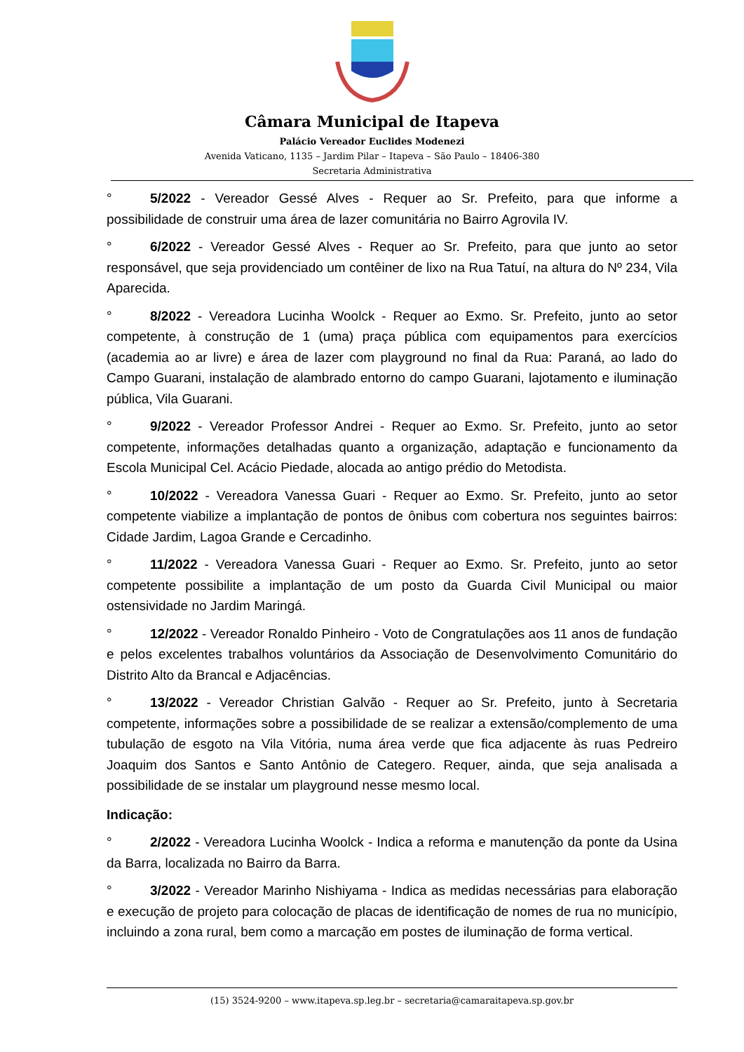Câmara Municipal de Itapeva
Palácio Vereador Euclides Modenezi
Avenida Vaticano, 1135 – Jardim Pilar – Itapeva – São Paulo – 18406-380
Secretaria Administrativa
° 5/2022 - Vereador Gessé Alves - Requer ao Sr. Prefeito, para que informe a possibilidade de construir uma área de lazer comunitária no Bairro Agrovila IV.
° 6/2022 - Vereador Gessé Alves - Requer ao Sr. Prefeito, para que junto ao setor responsável, que seja providenciado um contêiner de lixo na Rua Tatuí, na altura do Nº 234, Vila Aparecida.
° 8/2022 - Vereadora Lucinha Woolck - Requer ao Exmo. Sr. Prefeito, junto ao setor competente, à construção de 1 (uma) praça pública com equipamentos para exercícios (academia ao ar livre) e área de lazer com playground no final da Rua: Paraná, ao lado do Campo Guarani, instalação de alambrado entorno do campo Guarani, lajotamento e iluminação pública, Vila Guarani.
° 9/2022 - Vereador Professor Andrei - Requer ao Exmo. Sr. Prefeito, junto ao setor competente, informações detalhadas quanto a organização, adaptação e funcionamento da Escola Municipal Cel. Acácio Piedade, alocada ao antigo prédio do Metodista.
° 10/2022 - Vereadora Vanessa Guari - Requer ao Exmo. Sr. Prefeito, junto ao setor competente viabilize a implantação de pontos de ônibus com cobertura nos seguintes bairros: Cidade Jardim, Lagoa Grande e Cercadinho.
° 11/2022 - Vereadora Vanessa Guari - Requer ao Exmo. Sr. Prefeito, junto ao setor competente possibilite a implantação de um posto da Guarda Civil Municipal ou maior ostensividade no Jardim Maringá.
° 12/2022 - Vereador Ronaldo Pinheiro - Voto de Congratulações aos 11 anos de fundação e pelos excelentes trabalhos voluntários da Associação de Desenvolvimento Comunitário do Distrito Alto da Brancal e Adjacências.
° 13/2022 - Vereador Christian Galvão - Requer ao Sr. Prefeito, junto à Secretaria competente, informações sobre a possibilidade de se realizar a extensão/complemento de uma tubulação de esgoto na Vila Vitória, numa área verde que fica adjacente às ruas Pedreiro Joaquim dos Santos e Santo Antônio de Categero. Requer, ainda, que seja analisada a possibilidade de se instalar um playground nesse mesmo local.
Indicação:
° 2/2022 - Vereadora Lucinha Woolck - Indica a reforma e manutenção da ponte da Usina da Barra, localizada no Bairro da Barra.
° 3/2022 - Vereador Marinho Nishiyama - Indica as medidas necessárias para elaboração e execução de projeto para colocação de placas de identificação de nomes de rua no município, incluindo a zona rural, bem como a marcação em postes de iluminação de forma vertical.
(15) 3524-9200 – www.itapeva.sp.leg.br – secretaria@camaraitapeva.sp.gov.br